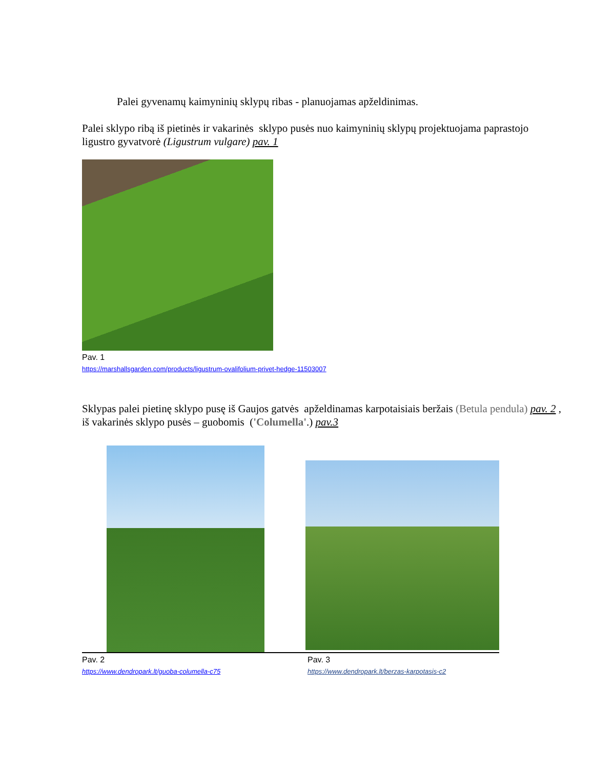Palei gyvenamų kaimyninių sklypų ribas - planuojamas apželdinimas.
Palei sklypo ribą iš pietinės ir vakarinės sklypo pusės nuo kaimyninių sklypų projektuojama paprastojo ligustro gyvatvorė (Ligustrum vulgare) pav. 1
Pav. 1
https://marshallsgarden.com/products/ligustrum-ovalifolium-privet-hedge-11503007
Sklypas palei pietinę sklypo pusę iš Gaujos gatvės apželdinamas karpotaisiais beržais (Betula pendula) pav. 2 , iš vakarinės sklypo pusės – guobomis ('Columella'.) pav.3
Pav. 2
https://www.dendropark.lt/guoba-columella-c75
Pav. 3
https://www.dendropark.lt/berzas-karpotasis-c2